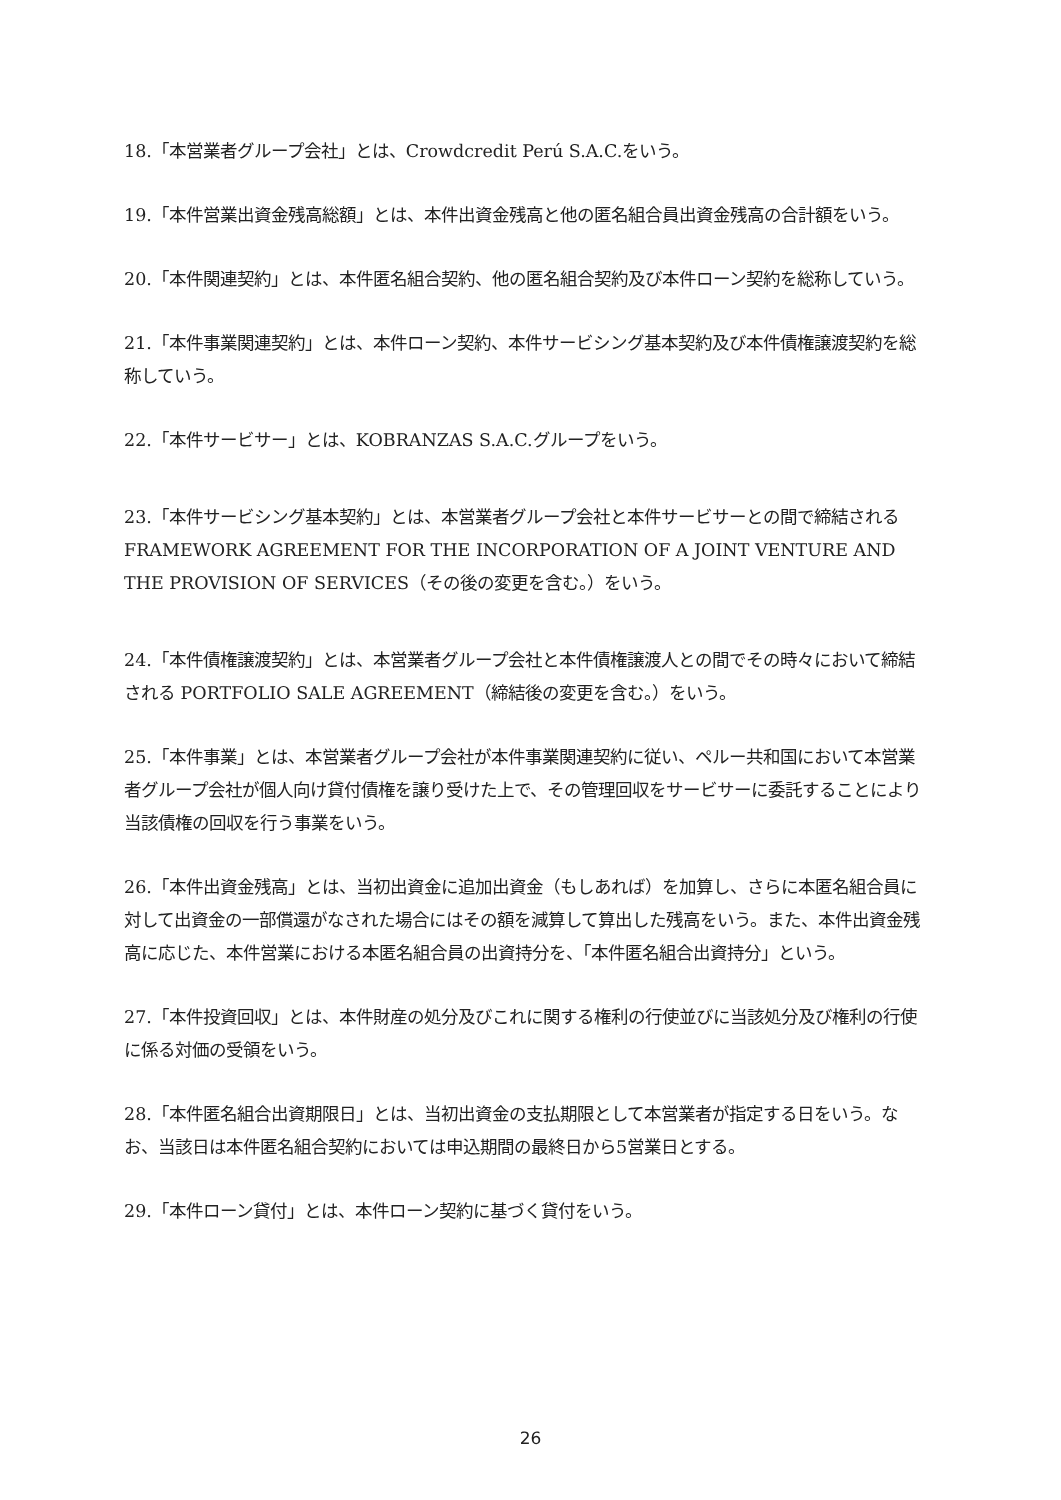18.「本営業者グループ会社」とは、Crowdcredit Perú S.A.C.をいう。
19.「本件営業出資金残高総額」とは、本件出資金残高と他の匿名組合員出資金残高の合計額をいう。
20.「本件関連契約」とは、本件匿名組合契約、他の匿名組合契約及び本件ローン契約を総称していう。
21.「本件事業関連契約」とは、本件ローン契約、本件サービシング基本契約及び本件債権譲渡契約を総称していう。
22.「本件サービサー」とは、KOBRANZAS S.A.C.グループをいう。
23.「本件サービシング基本契約」とは、本営業者グループ会社と本件サービサーとの間で締結される FRAMEWORK AGREEMENT FOR THE INCORPORATION OF A JOINT VENTURE AND THE PROVISION OF SERVICES（その後の変更を含む。）をいう。
24.「本件債権譲渡契約」とは、本営業者グループ会社と本件債権譲渡人との間でその時々において締結される PORTFOLIO SALE AGREEMENT（締結後の変更を含む。）をいう。
25.「本件事業」とは、本営業者グループ会社が本件事業関連契約に従い、ペルー共和国において本営業者グループ会社が個人向け貸付債権を譲り受けた上で、その管理回収をサービサーに委託することにより当該債権の回収を行う事業をいう。
26.「本件出資金残高」とは、当初出資金に追加出資金（もしあれば）を加算し、さらに本匿名組合員に対して出資金の一部償還がなされた場合にはその額を減算して算出した残高をいう。また、本件出資金残高に応じた、本件営業における本匿名組合員の出資持分を、「本件匿名組合出資持分」という。
27.「本件投資回収」とは、本件財産の処分及びこれに関する権利の行使並びに当該処分及び権利の行使に係る対価の受領をいう。
28.「本件匿名組合出資期限日」とは、当初出資金の支払期限として本営業者が指定する日をいう。なお、当該日は本件匿名組合契約においては申込期間の最終日から5営業日とする。
29.「本件ローン貸付」とは、本件ローン契約に基づく貸付をいう。
26